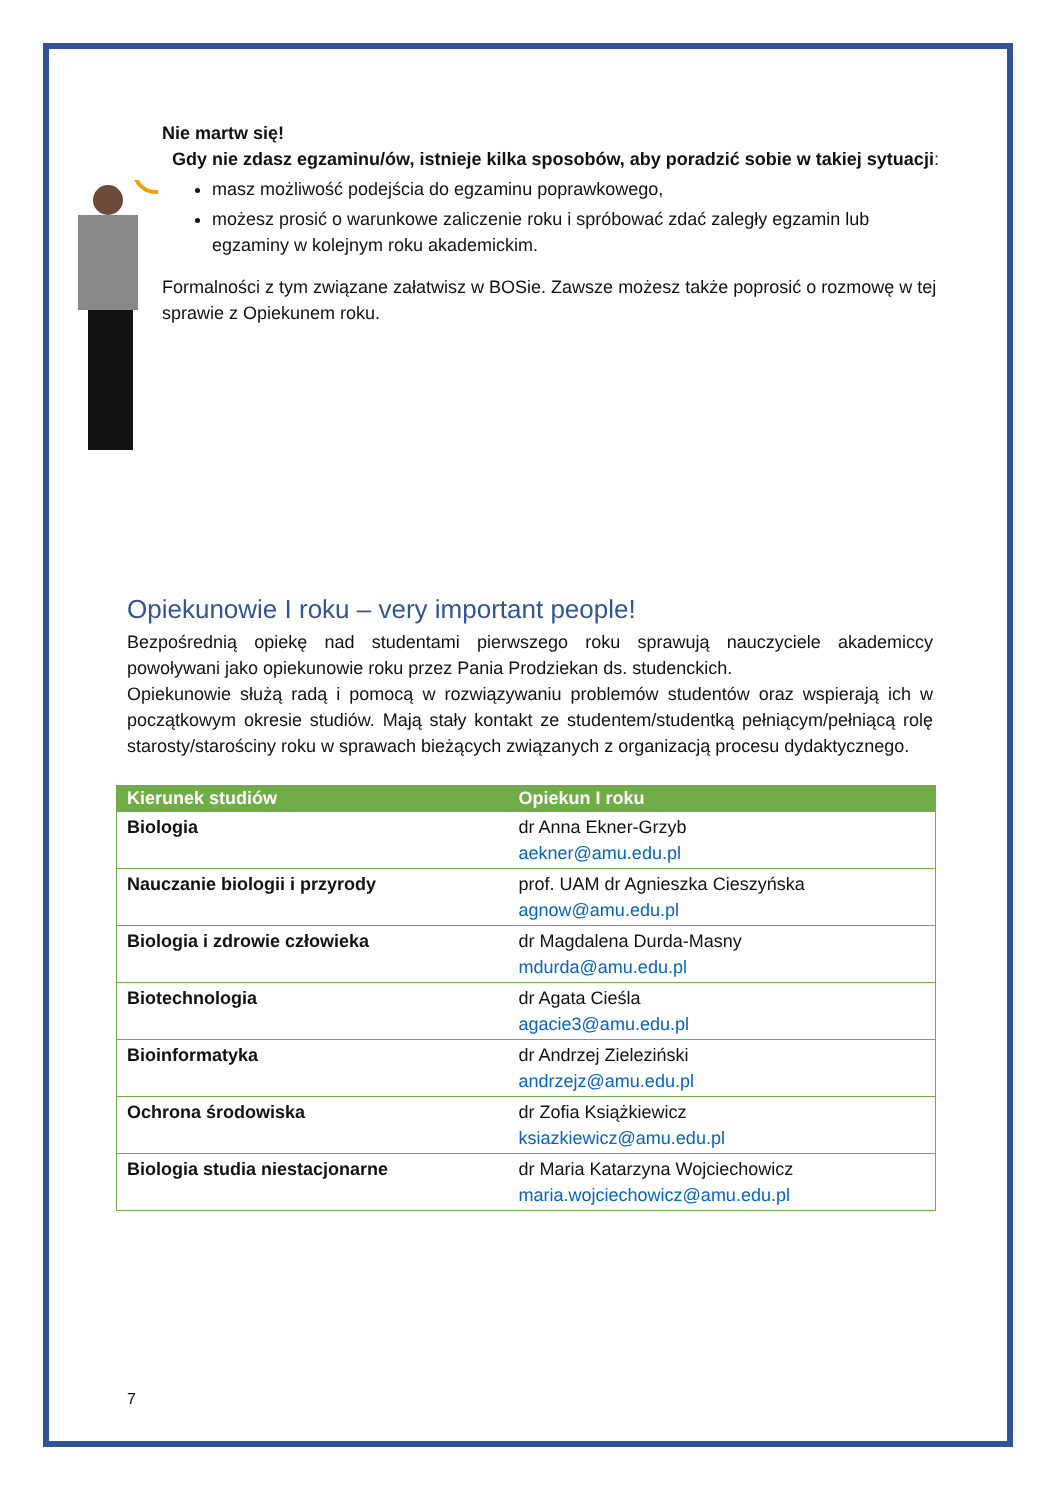Nie martw się!
Gdy nie zdasz egzaminu/ów, istnieje kilka sposobów, aby poradzić sobie w takiej sytuacji:
masz możliwość podejścia do egzaminu poprawkowego,
możesz prosić o warunkowe zaliczenie roku i spróbować zdać zaległy egzamin lub egzaminy w kolejnym roku akademickim.
Formalności z tym związane załatwisz w BOSie. Zawsze możesz także poprosić o rozmowę w tej sprawie z Opiekunem roku.
Opiekunowie I roku – very important people!
Bezpośrednią opiekę nad studentami pierwszego roku sprawują nauczyciele akademiccy powoływani jako opiekunowie roku przez Pania Prodziekan ds. studenckich.
Opiekunowie służą radą i pomocą w rozwiązywaniu problemów studentów oraz wspierają ich w początkowym okresie studiów. Mają stały kontakt ze studentem/studentką pełniącym/pełniącą rolę starosty/starościny roku w sprawach bieżących związanych z organizacją procesu dydaktycznego.
| Kierunek studiów | Opiekun I roku |
| --- | --- |
| Biologia | dr Anna Ekner-Grzyb aekner@amu.edu.pl |
| Nauczanie biologii i przyrody | prof. UAM dr Agnieszka Cieszyńska agnow@amu.edu.pl |
| Biologia i zdrowie człowieka | dr Magdalena Durda-Masny mdurda@amu.edu.pl |
| Biotechnologia | dr Agata Cieśla agacie3@amu.edu.pl |
| Bioinformatyka | dr Andrzej Zieleziński andrzejz@amu.edu.pl |
| Ochrona środowiska | dr Zofia Książkiewicz ksiazkiewicz@amu.edu.pl |
| Biologia studia niestacjonarne | dr Maria Katarzyna Wojciechowicz maria.wojciechowicz@amu.edu.pl |
7